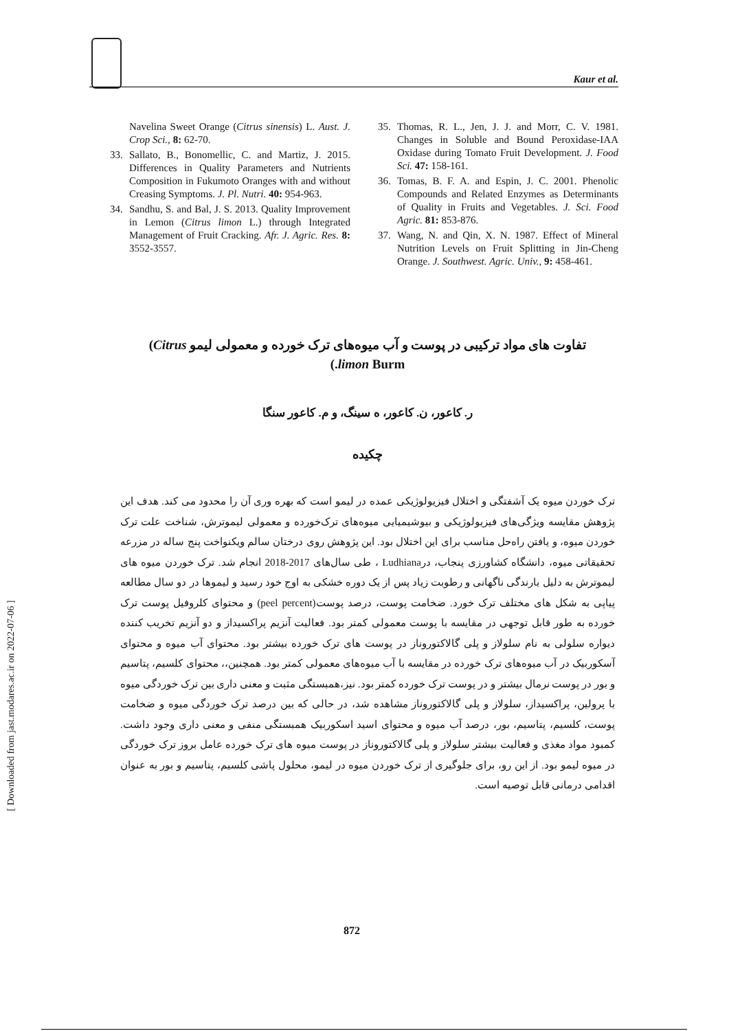Kaur et al.
Navelina Sweet Orange (Citrus sinensis) L. Aust. J. Crop Sci., 8: 62-70.
33. Sallato, B., Bonomellic, C. and Martiz, J. 2015. Differences in Quality Parameters and Nutrients Composition in Fukumoto Oranges with and without Creasing Symptoms. J. Pl. Nutri. 40: 954-963.
34. Sandhu, S. and Bal, J. S. 2013. Quality Improvement in Lemon (Citrus limon L.) through Integrated Management of Fruit Cracking. Afr. J. Agric. Res. 8: 3552-3557.
35. Thomas, R. L., Jen, J. J. and Morr, C. V. 1981. Changes in Soluble and Bound Peroxidase-IAA Oxidase during Tomato Fruit Development. J. Food Sci. 47: 158-161.
36. Tomas, B. F. A. and Espin, J. C. 2001. Phenolic Compounds and Related Enzymes as Determinants of Quality in Fruits and Vegetables. J. Sci. Food Agric. 81: 853-876.
37. Wang, N. and Qin, X. N. 1987. Effect of Mineral Nutrition Levels on Fruit Splitting in Jin-Cheng Orange. J. Southwest. Agric. Univ., 9: 458-461.
تفاوت های مواد ترکیبی در پوست و آب میوه‌های ترک خورده و معمولی لیمو Citrus)
limon Burm.)
ر. کاعور، ن. کاعور، ه سینگ، و م. کاعور سنگا
چکیده
ترک خوردن میوه یک آشفتگی و اختلال فیزیولوژیکی عمده در لیمو است که بهره وری آن را محدود می کند. هدف این پژوهش مقایسه ویژگی‌های فیزیولوژیکی و بیوشیمیایی میوه‌های ترک‌خورده و معمولی لیموترش، شناخت علت ترک خوردن میوه، و یافتن راه‌حل مناسب برای این اختلال بود. این پژوهش روی درختان سالم ویکنواخت پنج ساله در مزرعه تحقیقاتی میوه، دانشگاه کشاورزی پنجاب، درLudhiana ، طی سال‌های 2017-2018 انجام شد. ترک خوردن میوه های لیموترش به دلیل بارندگی ناگهانی و رطوبت زیاد پس از یک دوره خشکی به اوج خود رسید و لیموها در دو سال مطالعه پیاپی به شکل های مختلف ترک خورد. ضخامت پوست، درصد پوست(peel percent) و محتوای کلروفیل پوست ترک خورده به طور قابل توجهی در مقایسه با پوست معمولی کمتر بود. فعالیت آنزیم پراکسیداز و دو آنزیم تخریب کننده دیواره سلولی به نام سلولاز و پلی گالاکتوروناز در پوست های ترک خورده بیشتر بود. محتوای آب میوه و محتوای آسکوربیک در آب میوه‌های ترک خورده در مقایسه با آب میوه‌های معمولی کمتر بود. همچنین،، محتوای کلسیم، پتاسیم و بور در پوست نرمال بیشتر و در پوست ترک خورده کمتر بود. نیز،همبستگی مثبت و معنی داری بین ترک خوردگی میوه با پرولین، پراکسیداز، سلولاز و پلی گالاکتوروناز مشاهده شد، در حالی که بین درصد ترک خوردگی میوه و ضخامت پوست، کلسیم، پتاسیم، بور، درصد آب میوه و محتوای اسید اسکوربیک همبستگی منفی و معنی داری وجود داشت. کمبود مواد مغذی و فعالیت بیشتر سلولاز و پلی گالاکتوروناز در پوست میوه های ترک خورده عامل بروز ترک خوردگی در میوه لیمو بود. از این رو، برای جلوگیری از ترک خوردن میوه در لیمو، محلول پاشی کلسیم، پتاسیم و بور به عنوان اقدامی درمانی قابل توصیه است.
[ Downloaded from jast.modares.ac.ir on 2022-07-06 ]
872